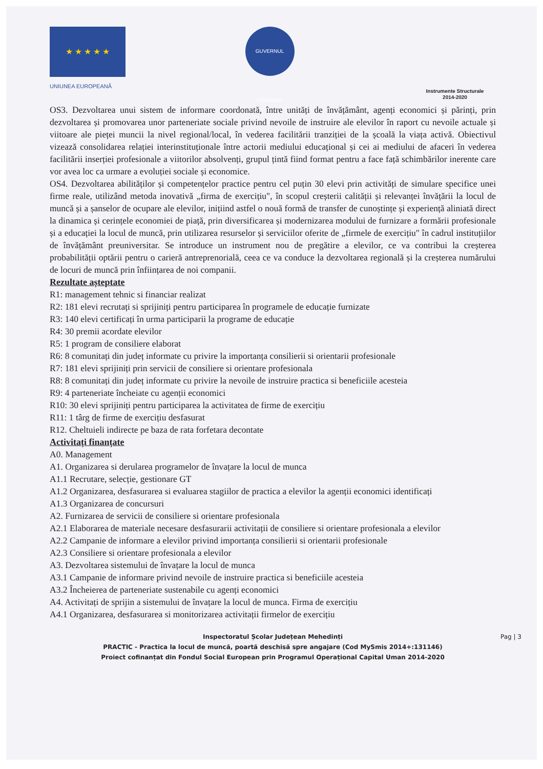★ ★ ★ ★ ★
UNIUNEA EUROPEANĂ
GUVERNUL ROMÂNIEI
Instrumente Structurale
2014-2020
OS3. Dezvoltarea unui sistem de informare coordonată, între unități de învățământ, agenți economici și părinți, prin dezvoltarea și promovarea unor parteneriate sociale privind nevoile de instruire ale elevilor în raport cu nevoile actuale și viitoare ale pieței muncii la nivel regional/local, în vederea facilitării tranziției de la școală la viața activă. Obiectivul vizează consolidarea relației interinstituționale între actorii mediului educațional și cei ai mediului de afaceri în vederea facilitării inserției profesionale a viitorilor absolvenți, grupul țintă fiind format pentru a face față schimbărilor inerente care vor avea loc ca urmare a evoluției sociale și economice.
OS4. Dezvoltarea abilităților și competențelor practice pentru cel puțin 30 elevi prin activități de simulare specifice unei firme reale, utilizând metoda inovativă „firma de exercițiu", în scopul creșterii calității și relevanței învățării la locul de muncă și a șanselor de ocupare ale elevilor, inițiind astfel o nouă formă de transfer de cunoștințe și experiență aliniată direct la dinamica și cerințele economiei de piață, prin diversificarea și modernizarea modului de furnizare a formării profesionale și a educației la locul de muncă, prin utilizarea resurselor și serviciilor oferite de „firmele de exercițiu" în cadrul instituțiilor de învățământ preuniversitar. Se introduce un instrument nou de pregătire a elevilor, ce va contribui la creșterea probabilității optării pentru o carieră antreprenorială, ceea ce va conduce la dezvoltarea regională și la creșterea numărului de locuri de muncă prin înființarea de noi companii.
Rezultate așteptate
R1: management tehnic si financiar realizat
R2: 181 elevi recrutați si sprijiniți pentru participarea în programele de educație furnizate
R3: 140 elevi certificați în urma participarii la programe de educație
R4: 30 premii acordate elevilor
R5: 1 program de consiliere elaborat
R6: 8 comunitați din județ informate cu privire la importanța consilierii si orientarii profesionale
R7: 181 elevi sprijiniți prin servicii de consiliere si orientare profesionala
R8: 8 comunitați din județ informate cu privire la nevoile de instruire practica si beneficiile acesteia
R9: 4 parteneriate încheiate cu agenții economici
R10: 30 elevi sprijiniți pentru participarea la activitatea de firme de exercițiu
R11: 1 târg de firme de exercițiu desfasurat
R12. Cheltuieli indirecte pe baza de rata forfetara decontate
Activitați finanțate
A0. Management
A1. Organizarea si derularea programelor de învațare la locul de munca
A1.1 Recrutare, selecție, gestionare GT
A1.2 Organizarea, desfasurarea si evaluarea stagiilor de practica a elevilor la agenții economici identificați
A1.3 Organizarea de concursuri
A2. Furnizarea de servicii de consiliere si orientare profesionala
A2.1 Elaborarea de materiale necesare desfasurarii activitații de consiliere si orientare profesionala a elevilor
A2.2 Campanie de informare a elevilor privind importanța consilierii si orientarii profesionale
A2.3 Consiliere si orientare profesionala a elevilor
A3. Dezvoltarea sistemului de învațare la locul de munca
A3.1 Campanie de informare privind nevoile de instruire practica si beneficiile acesteia
A3.2 Încheierea de parteneriate sustenabile cu agenți economici
A4. Activitați de sprijin a sistemului de învațare la locul de munca. Firma de exercițiu
A4.1 Organizarea, desfasurarea si monitorizarea activitații firmelor de exercițiu
Pag | 3 Inspectoratul Școlar Județean Mehedinți
PRACTIC - Practica la locul de muncă, poartă deschisă spre angajare (Cod MySmis 2014+:131146)
Proiect cofinanțat din Fondul Social European prin Programul Operațional Capital Uman 2014-2020